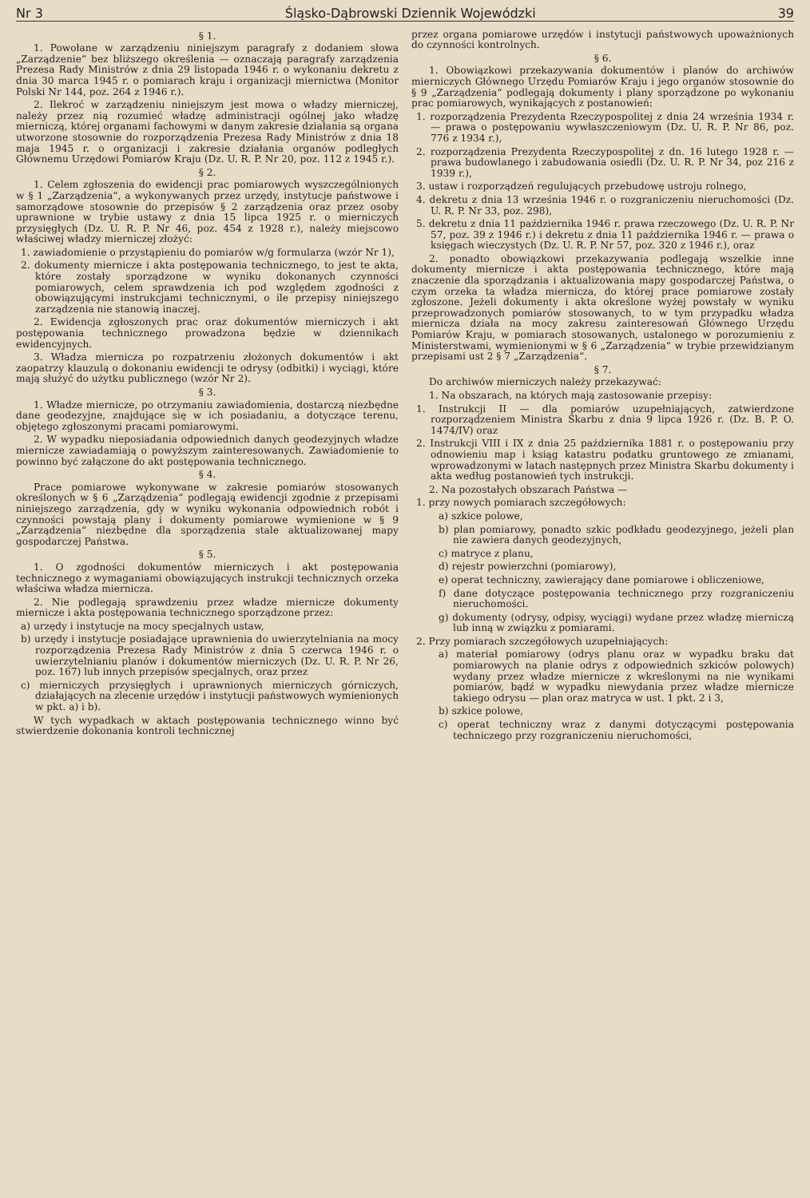Nr 3 Śląsko-Dąbrowski Dziennik Wojewódzki 39
§ 1.
1. Powołane w zarządzeniu niniejszym paragrafy z dodaniem słowa „Zarządzenie“ bez bliższego określenia — oznaczają paragrafy zarządzenia Prezesa Rady Ministrów z dnia 29 listopada 1946 r. o wykonaniu dekretu z dnia 30 marca 1945 r. o pomiarach kraju i organizacji miernictwa (Monitor Polski Nr 144, poz. 264 z 1946 r.).
2. Ilekroć w zarządzeniu niniejszym jest mowa o władzy mierniczej, należy przez nią rozumieć władzę administracji ogólnej jako władzę mierniczą, której organami fachowymi w danym zakresie działania są organa utworzone stosownie do rozporządzenia Prezesa Rady Ministrów z dnia 18 maja 1945 r. o organizacji i zakresie działania organów podległych Głównemu Urzędowi Pomiarów Kraju (Dz. U. R. P. Nr 20, poz. 112 z 1945 r.).
§ 2.
1. Celem zgłoszenia do ewidencji prac pomiarowych wyszczególnionych w § 1 „Zarządzenia“, a wykonywanych przez urzędy, instytucje państwowe i samorządowe stosownie do przepisów § 2 zarządzenia oraz przez osoby uprawnione w trybie ustawy z dnia 15 lipca 1925 r. o mierniczych przysięgłych (Dz. U. R. P. Nr 46, poz. 454 z 1928 r.), należy miejscowo właściwej władzy mierniczej złożyć:
1. zawiadomienie o przystąpieniu do pomiarów w/g formularza (wzór Nr 1),
2. dokumenty miernicze i akta postępowania technicznego, to jest te akta, które zostały sporządzone w wyniku dokonanych czynności pomiarowych, celem sprawdzenia ich pod względem zgodności z obowiązującymi instrukcjami technicznymi, o ile przepisy niniejszego zarządzenia nie stanowią inaczej.
2. Ewidencja zgłoszonych prac oraz dokumentów mierniczych i akt postępowania technicznego prowadzona będzie w dziennikach ewidencyjnych.
3. Władza miernicza po rozpatrzeniu złożonych dokumentów i akt zaopatrzy klauzulą o dokonaniu ewidencji te odrysy (odbitki) i wyciągi, które mają służyć do użytku publicznego (wzór Nr 2).
§ 3.
1. Władze miernicze, po otrzymaniu zawiadomienia, dostarczą niezbędne dane geodezyjne, znajdujące się w ich posiadaniu, a dotyczące terenu, objętego zgłoszonymi pracami pomiarowymi.
2. W wypadku nieposiadania odpowiednich danych geodezyjnych władze miernicze zawiadamiają o powyższym zainteresowanych. Zawiadomienie to powinno być załączone do akt postępowania technicznego.
§ 4.
Prace pomiarowe wykonywane w zakresie pomiarów stosowanych określonych w § 6 „Zarządzenia“ podlegają ewidencji zgodnie z przepisami niniejszego zarządzenia, gdy w wyniku wykonania odpowiednich robót i czynności powstają plany i dokumenty pomiarowe wymienione w § 9 „Zarządzenia“ niezbędne dla sporządzenia stale aktualizowanej mapy gospodarczej Państwa.
§ 5.
1. O zgodności dokumentów mierniczych i akt postępowania technicznego z wymaganiami obowiązujących instrukcji technicznych orzeka właściwa władza miernicza.
2. Nie podlegają sprawdzeniu przez władze miernicze dokumenty miernicze i akta postępowania technicznego sporządzone przez:
a) urzędy i instytucje na mocy specjalnych ustaw,
b) urzędy i instytucje posiadające uprawnienia do uwierzytelniania na mocy rozporządzenia Prezesa Rady Ministrów z dnia 5 czerwca 1946 r. o uwierzytelnianiu planów i dokumentów mierniczych (Dz. U. R. P. Nr 26, poz. 167) lub innych przepisów specjalnych, oraz przez
c) mierniczych przysięgłych i uprawnionych mierniczych górniczych, działających na zlecenie urzędów i instytucji państwowych wymienionych w pkt. a) i b).
W tych wypadkach w aktach postępowania technicznego winno być stwierdzenie dokonania kontroli technicznej
przez organa pomiarowe urzędów i instytucji państwowych upoważnionych do czynności kontrolnych.
§ 6.
1. Obowiązkowi przekazywania dokumentów i planów do archiwów mierniczych Głównego Urzędu Pomiarów Kraju i jego organów stosownie do § 9 „Zarządzenia“ podlegają dokumenty i plany sporządzone po wykonaniu prac pomiarowych, wynikających z postanowień:
1. rozporządzenia Prezydenta Rzeczypospolitej z dnia 24 września 1934 r. — prawa o postępowaniu wywłaszczeniowym (Dz. U. R. P. Nr 86, poz. 776 z 1934 r.),
2. rozporządzenia Prezydenta Rzeczypospolitej z dn. 16 lutego 1928 r. — prawa budowlanego i zabudowania osiedli (Dz. U. R. P. Nr 34, poz 216 z 1939 r.),
3. ustaw i rozporządzeń regulujących przebudowę ustroju rolnego,
4. dekretu z dnia 13 września 1946 r. o rozgraniczeniu nieruchomości (Dz. U. R. P. Nr 33, poz. 298),
5. dekretu z dnia 11 października 1946 r. prawa rzeczowego (Dz. U. R. P. Nr 57, poz. 39 z 1946 r.) i dekretu z dnia 11 października 1946 r. — prawa o księgach wieczystych (Dz. U. R. P. Nr 57, poz. 320 z 1946 r.), oraz
2. ponadto obowiązkowi przekazywania podlegają wszelkie inne dokumenty miernicze i akta postępowania technicznego, które mają znaczenie dla sporządzania i aktualizowania mapy gospodarczej Państwa, o czym orzeka ta władza miernicza, do której prace pomiarowe zostały zgłoszone. Jeżeli dokumenty i akta określone wyżej powstały w wyniku przeprowadzonych pomiarów stosowanych, to w tym przypadku władza miernicza działa na mocy zakresu zainteresowań Głównego Urzędu Pomiarów Kraju, w pomiarach stosowanych, ustalonego w porozumieniu z Ministerstwami, wymienionymi w § 6 „Zarządzenia“ w trybie przewidzianym przepisami ust 2 § 7 „Zarządzenia“.
§ 7.
Do archiwów mierniczych należy przekazywać:
1. Na obszarach, na których mają zastosowanie przepisy:
1. Instrukcji II — dla pomiarów uzupełniających, zatwierdzone rozporządzeniem Ministra Skarbu z dnia 9 lipca 1926 r. (Dz. B. P. O. 1474/IV) oraz
2. Instrukcji VIII i IX z dnia 25 października 1881 r. o postępowaniu przy odnowieniu map i ksiąg katastru podatku gruntowego ze zmianami, wprowadzonymi w latach następnych przez Ministra Skarbu dokumenty i akta według postanowień tych instrukcji.
2. Na pozostałych obszarach Państwa —
1. przy nowych pomiarach szczegółowych:
a) szkice polowe,
b) plan pomiarowy, ponadto szkic podkładu geodezyjnego, jeżeli plan nie zawiera danych geodezyjnych,
c) matryce z planu,
d) rejestr powierzchni (pomiarowy),
e) operat techniczny, zawierający dane pomiarowe i obliczeniowe,
f) dane dotyczące postępowania technicznego przy rozgraniczeniu nieruchomości.
g) dokumenty (odrysy, odpisy, wyciągi) wydane przez władzę mierniczą lub inną w związku z pomiarami.
2. Przy pomiarach szczegółowych uzupełniających:
a) materiał pomiarowy (odrys planu oraz w wypadku braku dat pomiarowych na planie odrys z odpowiednich szkiców polowych) wydany przez władze miernicze z wkreślonymi na nie wynikami pomiarów, bądź w wypadku niewydania przez władze miernicze takiego odrysu — plan oraz matryca w ust. 1 pkt. 2 i 3,
b) szkice polowe,
c) operat techniczny wraz z danymi dotyczącymi postępowania techniczego przy rozgraniczeniu nieruchomości,